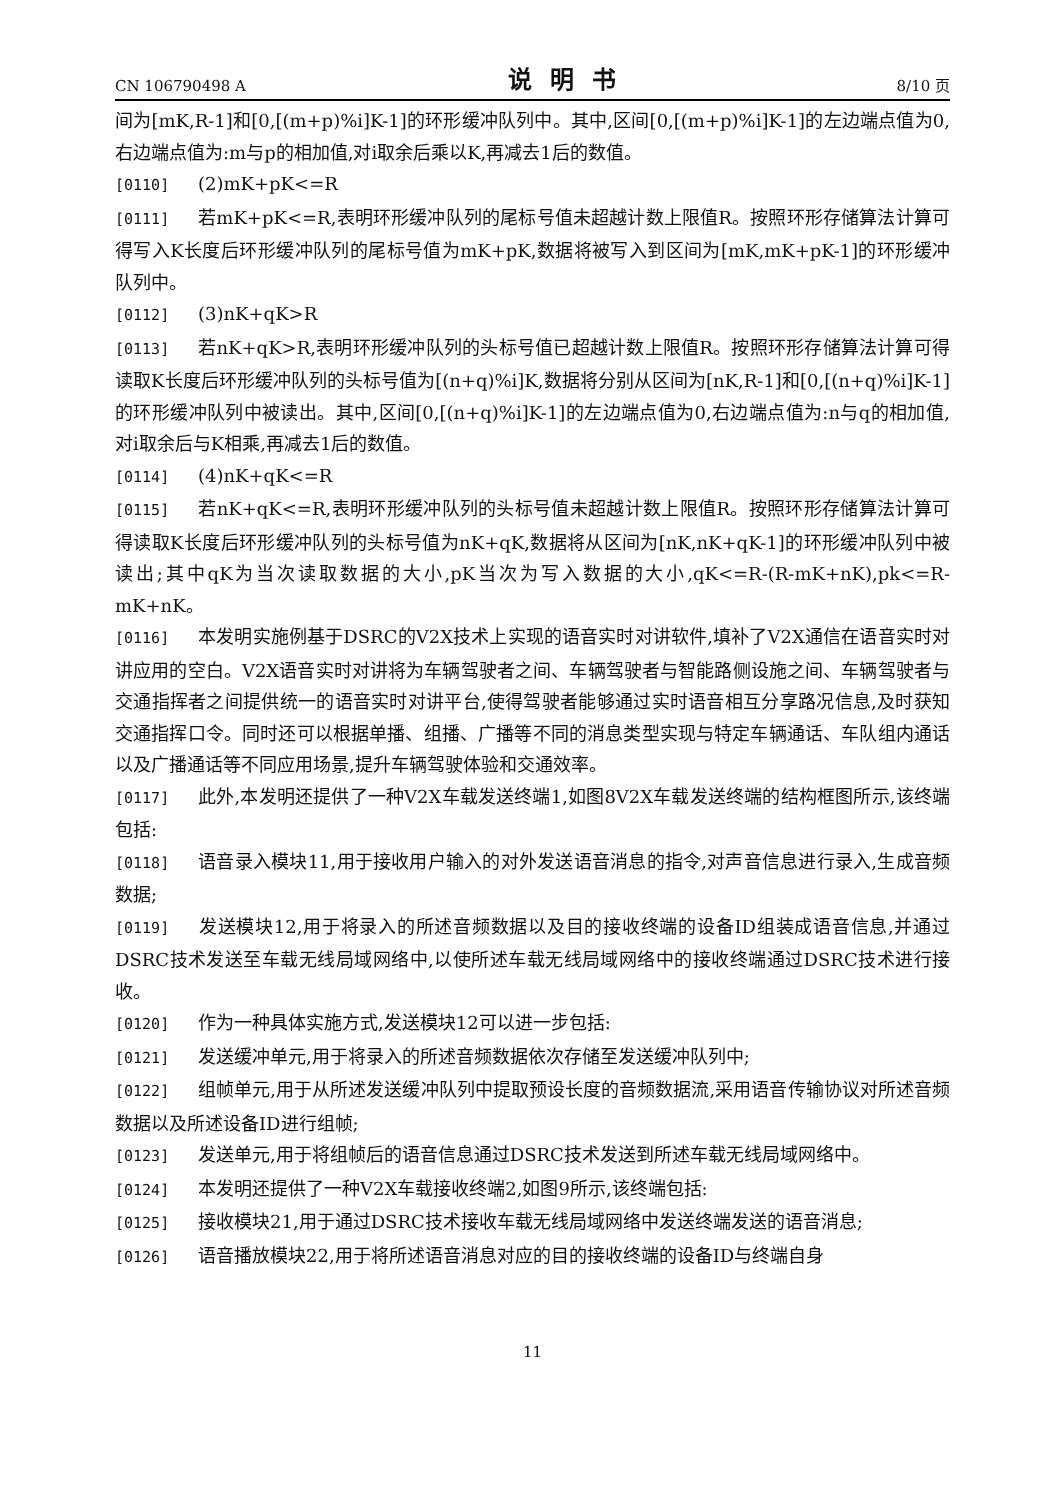CN 106790498 A 说明书 8/10 页
间为[mK,R-1]和[0,[(m+p)%i]K-1]的环形缓冲队列中。其中,区间[0,[(m+p)%i]K-1]的左边端点值为0,右边端点值为:m与p的相加值,对i取余后乘以K,再减去1后的数值。
[0110] (2)mK+pK<=R
[0111] 若mK+pK<=R,表明环形缓冲队列的尾标号值未超越计数上限值R。按照环形存储算法计算可得写入K长度后环形缓冲队列的尾标号值为mK+pK,数据将被写入到区间为[mK,mK+pK-1]的环形缓冲队列中。
[0112] (3)nK+qK>R
[0113] 若nK+qK>R,表明环形缓冲队列的头标号值已超越计数上限值R。按照环形存储算法计算可得读取K长度后环形缓冲队列的头标号值为[(n+q)%i]K,数据将分别从区间为[nK,R-1]和[0,[(n+q)%i]K-1]的环形缓冲队列中被读出。其中,区间[0,[(n+q)%i]K-1]的左边端点值为0,右边端点值为:n与q的相加值,对i取余后与K相乘,再减去1后的数值。
[0114] (4)nK+qK<=R
[0115] 若nK+qK<=R,表明环形缓冲队列的头标号值未超越计数上限值R。按照环形存储算法计算可得读取K长度后环形缓冲队列的头标号值为nK+qK,数据将从区间为[nK,nK+qK-1]的环形缓冲队列中被读出;其中qK为当次读取数据的大小,pK当次为写入数据的大小,qK<=R-(R-mK+nK),pk<=R-mK+nK。
[0116] 本发明实施例基于DSRC的V2X技术上实现的语音实时对讲软件,填补了V2X通信在语音实时对讲应用的空白。V2X语音实时对讲将为车辆驾驶者之间、车辆驾驶者与智能路侧设施之间、车辆驾驶者与交通指挥者之间提供统一的语音实时对讲平台,使得驾驶者能够通过实时语音相互分享路况信息,及时获知交通指挥口令。同时还可以根据单播、组播、广播等不同的消息类型实现与特定车辆通话、车队组内通话以及广播通话等不同应用场景,提升车辆驾驶体验和交通效率。
[0117] 此外,本发明还提供了一种V2X车载发送终端1,如图8V2X车载发送终端的结构框图所示,该终端包括:
[0118] 语音录入模块11,用于接收用户输入的对外发送语音消息的指令,对声音信息进行录入,生成音频数据;
[0119] 发送模块12,用于将录入的所述音频数据以及目的接收终端的设备ID组装成语音信息,并通过DSRC技术发送至车载无线局域网络中,以使所述车载无线局域网络中的接收终端通过DSRC技术进行接收。
[0120] 作为一种具体实施方式,发送模块12可以进一步包括:
[0121] 发送缓冲单元,用于将录入的所述音频数据依次存储至发送缓冲队列中;
[0122] 组帧单元,用于从所述发送缓冲队列中提取预设长度的音频数据流,采用语音传输协议对所述音频数据以及所述设备ID进行组帧;
[0123] 发送单元,用于将组帧后的语音信息通过DSRC技术发送到所述车载无线局域网络中。
[0124] 本发明还提供了一种V2X车载接收终端2,如图9所示,该终端包括:
[0125] 接收模块21,用于通过DSRC技术接收车载无线局域网络中发送终端发送的语音消息;
[0126] 语音播放模块22,用于将所述语音消息对应的目的接收终端的设备ID与终端自身
11